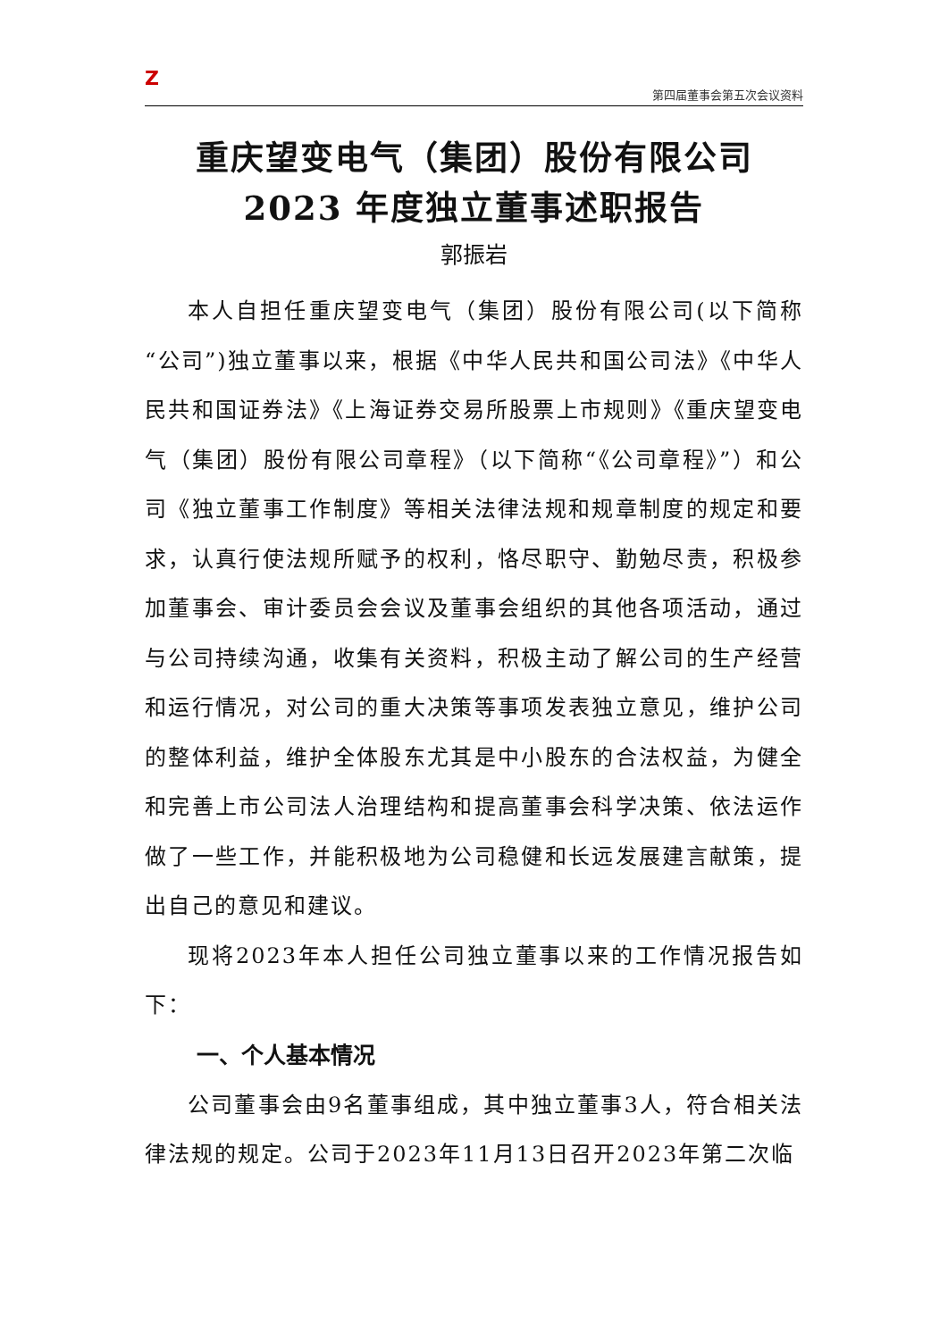Z
第四届董事会第五次会议资料
重庆望变电气（集团）股份有限公司
2023 年度独立董事述职报告
郭振岩
本人自担任重庆望变电气（集团）股份有限公司(以下简称“公司”)独立董事以来，根据《中华人民共和国公司法》《中华人民共和国证券法》《上海证券交易所股票上市规则》《重庆望变电气（集团）股份有限公司章程》（以下简称“《公司章程》”）和公司《独立董事工作制度》等相关法律法规和规章制度的规定和要求，认真行使法规所赋予的权利，恪尽职守、勤勉尽责，积极参加董事会、审计委员会会议及董事会组织的其他各项活动，通过与公司持续沟通，收集有关资料，积极主动了解公司的生产经营和运行情况，对公司的重大决策等事项发表独立意见，维护公司的整体利益，维护全体股东尤其是中小股东的合法权益，为健全和完善上市公司法人治理结构和提高董事会科学决策、依法运作做了一些工作，并能积极地为公司稳健和长远发展建言献策，提出自己的意见和建议。
现将2023年本人担任公司独立董事以来的工作情况报告如下：
一、个人基本情况
公司董事会由9名董事组成，其中独立董事3人，符合相关法律法规的规定。公司于2023年11月13日召开2023年第二次临